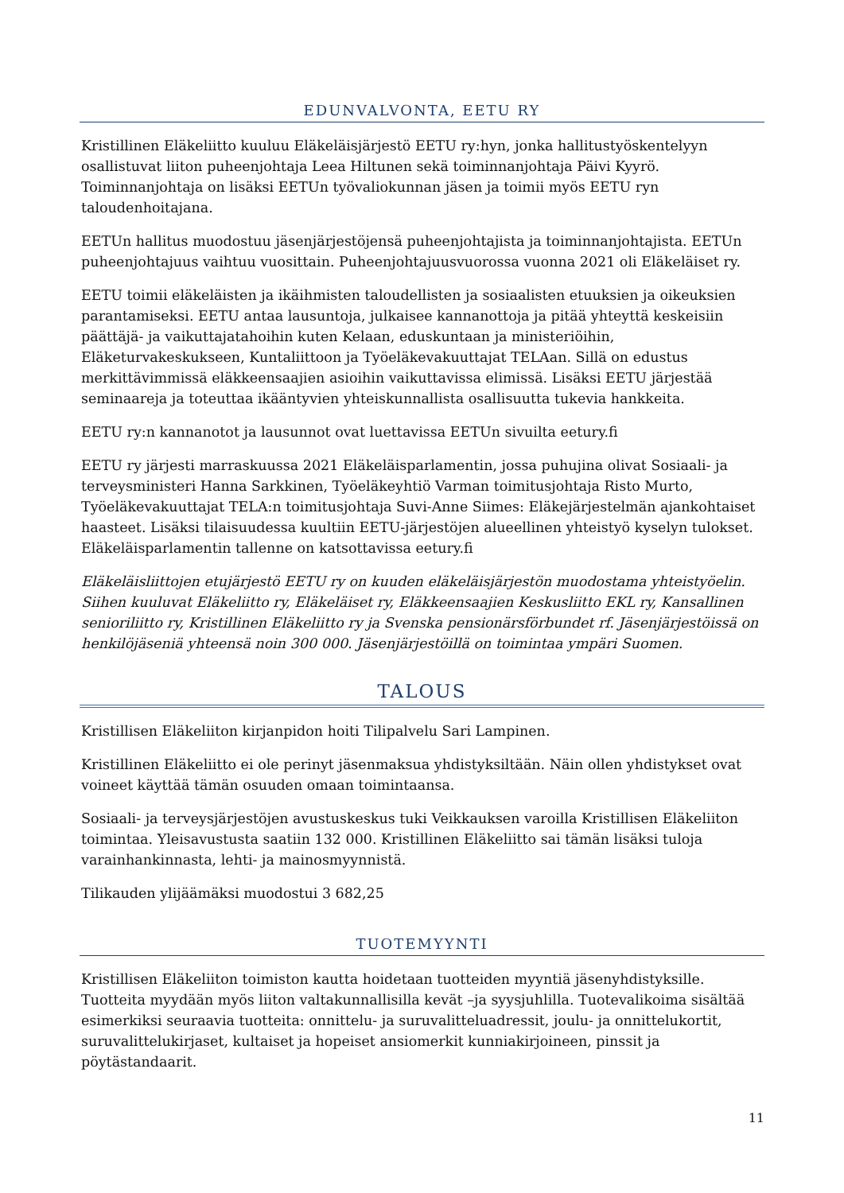EDUNVALVONTA, EETU RY
Kristillinen Eläkeliitto kuuluu Eläkeläisjärjestö EETU ry:hyn, jonka hallitustyöskentelyyn osallistuvat liiton puheenjohtaja Leea Hiltunen sekä toiminnanjohtaja Päivi Kyyrö. Toiminnanjohtaja on lisäksi EETUn työvaliokunnan jäsen ja toimii myös EETU ryn taloudenhoitajana.
EETUn hallitus muodostuu jäsenjärjestöjensä puheenjohtajista ja toiminnanjohtajista. EETUn puheenjohtajuus vaihtuu vuosittain. Puheenjohtajuusvuorossa vuonna 2021 oli Eläkeläiset ry.
EETU toimii eläkeläisten ja ikäihmisten taloudellisten ja sosiaalisten etuuksien ja oikeuksien parantamiseksi. EETU antaa lausuntoja, julkaisee kannanottoja ja pitää yhteyttä keskeisiin päättäjä- ja vaikuttajatahoihin kuten Kelaan, eduskuntaan ja ministeriöihin, Eläketurvakeskukseen, Kuntaliittoon ja Työeläkevakuuttajat TELAan. Sillä on edustus merkittävimmissä eläkkeensaajien asioihin vaikuttavissa elimissä. Lisäksi EETU järjestää seminaareja ja toteuttaa ikääntyvien yhteiskunnallista osallisuutta tukevia hankkeita.
EETU ry:n kannanotot ja lausunnot ovat luettavissa EETUn sivuilta eetury.fi
EETU ry järjesti marraskuussa 2021 Eläkeläisparlamentin, jossa puhujina olivat Sosiaali- ja terveysministeri Hanna Sarkkinen, Työeläkeyhtiö Varman toimitusjohtaja Risto Murto, Työeläkevakuuttajat TELA:n toimitusjohtaja Suvi-Anne Siimes: Eläkejärjestelmän ajankohtaiset haasteet. Lisäksi tilaisuudessa kuultiin EETU-järjestöjen alueellinen yhteistyö kyselyn tulokset. Eläkeläisparlamentin tallenne on katsottavissa eetury.fi
Eläkeläisliittojen etujärjestö EETU ry on kuuden eläkeläisjärjestön muodostama yhteistyöelin. Siihen kuuluvat Eläkeliitto ry, Eläkeläiset ry, Eläkkeensaajien Keskusliitto EKL ry, Kansallinen senioriliitto ry, Kristillinen Eläkeliitto ry ja Svenska pensionärsförbundet rf. Jäsenjärjestöissä on henkilöjäseniä yhteensä noin 300 000. Jäsenjärjestöillä on toimintaa ympäri Suomen.
TALOUS
Kristillisen Eläkeliiton kirjanpidon hoiti Tilipalvelu Sari Lampinen.
Kristillinen Eläkeliitto ei ole perinyt jäsenmaksua yhdistyksiltään. Näin ollen yhdistykset ovat voineet käyttää tämän osuuden omaan toimintaansa.
Sosiaali- ja terveysjärjestöjen avustuskeskus tuki Veikkauksen varoilla Kristillisen Eläkeliiton toimintaa. Yleisavustusta saatiin 132 000. Kristillinen Eläkeliitto sai tämän lisäksi tuloja varainhankinnasta, lehti- ja mainosmyynnistä.
Tilikauden ylijäämäksi muodostui 3 682,25
TUOTEMYYNTI
Kristillisen Eläkeliiton toimiston kautta hoidetaan tuotteiden myyntiä jäsenyhdistyksille. Tuotteita myydään myös liiton valtakunnallisilla kevät –ja syysjuhlilla. Tuotevalikoima sisältää esimerkiksi seuraavia tuotteita: onnittelu- ja suruvalitteluadressit, joulu- ja onnittelukortit, suruvalittelukirjaset, kultaiset ja hopeiset ansiomerkit kunniakirjoineen, pinssit ja pöytästandaarit.
11